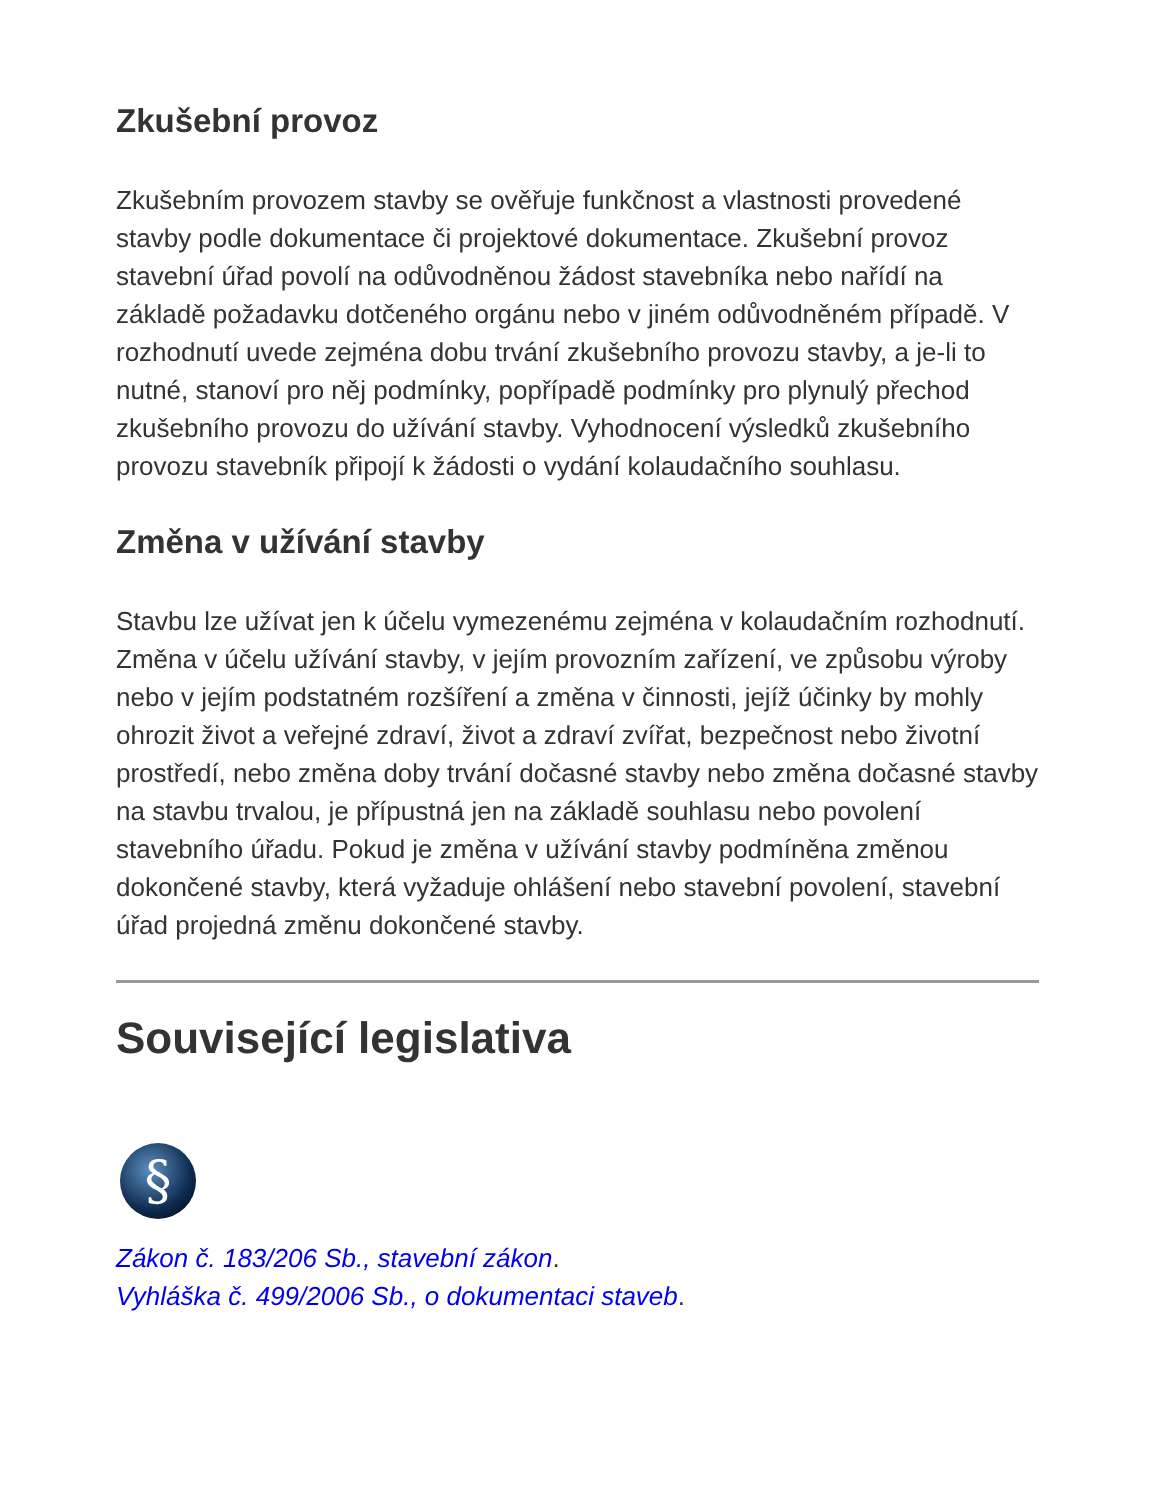Zkušební provoz
Zkušebním provozem stavby se ověřuje funkčnost a vlastnosti provedené stavby podle dokumentace či projektové dokumentace. Zkušební provoz stavební úřad povolí na odůvodněnou žádost stavebníka nebo nařídí na základě požadavku dotčeného orgánu nebo v jiném odůvodněném případě. V rozhodnutí uvede zejména dobu trvání zkušebního provozu stavby, a je-li to nutné, stanoví pro něj podmínky, popřípadě podmínky pro plynulý přechod zkušebního provozu do užívání stavby. Vyhodnocení výsledků zkušebního provozu stavebník připojí k žádosti o vydání kolaudačního souhlasu.
Změna v užívání stavby
Stavbu lze užívat jen k účelu vymezenému zejména v kolaudačním rozhodnutí. Změna v účelu užívání stavby, v jejím provozním zařízení, ve způsobu výroby nebo v jejím podstatném rozšíření a změna v činnosti, jejíž účinky by mohly ohrozit život a veřejné zdraví, život a zdraví zvířat, bezpečnost nebo životní prostředí, nebo změna doby trvání dočasné stavby nebo změna dočasné stavby na stavbu trvalou, je přípustná jen na základě souhlasu nebo povolení stavebního úřadu. Pokud je změna v užívání stavby podmíněna změnou dokončené stavby, která vyžaduje ohlášení nebo stavební povolení, stavební úřad projedná změnu dokončené stavby.
Související legislativa
§
Zákon č. 183/206 Sb., stavební zákon.
Vyhláška č. 499/2006 Sb., o dokumentaci staveb.